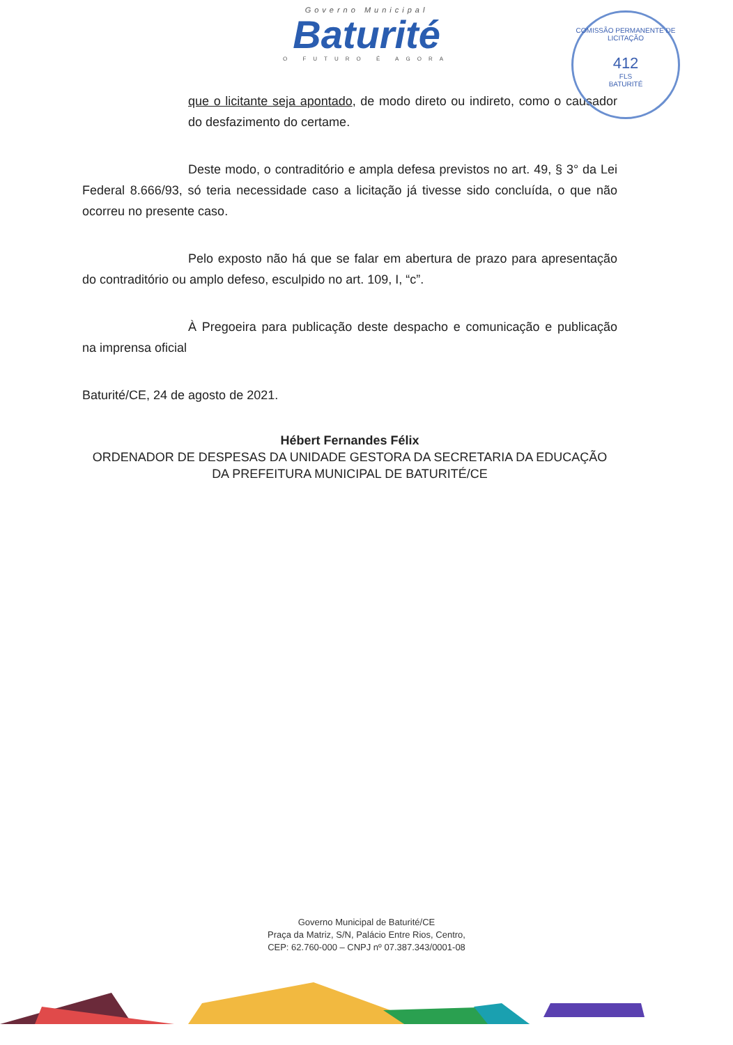Governo Municipal
Baturité
O FUTURO É AGORA
COMISSÃO PERMANENTE DE LICITAÇÃO
412
FLS
BATURITÉ
que o licitante seja apontado, de modo direto ou indireto, como o causador do desfazimento do certame.
Deste modo, o contraditório e ampla defesa previstos no art. 49, § 3° da Lei Federal 8.666/93, só teria necessidade caso a licitação já tivesse sido concluída, o que não ocorreu no presente caso.
Pelo exposto não há que se falar em abertura de prazo para apresentação do contraditório ou amplo defeso, esculpido no art. 109, I, “c”.
À Pregoeira para publicação deste despacho e comunicação e publicação na imprensa oficial
Baturité/CE, 24 de agosto de 2021.
Hébert Fernandes Félix
ORDENADOR DE DESPESAS DA UNIDADE GESTORA DA SECRETARIA DA EDUCAÇÃO DA PREFEITURA MUNICIPAL DE BATURITÉ/CE
Governo Municipal de Baturité/CE
Praça da Matriz, S/N, Palácio Entre Rios, Centro,
CEP: 62.760-000 – CNPJ nº 07.387.343/0001-08